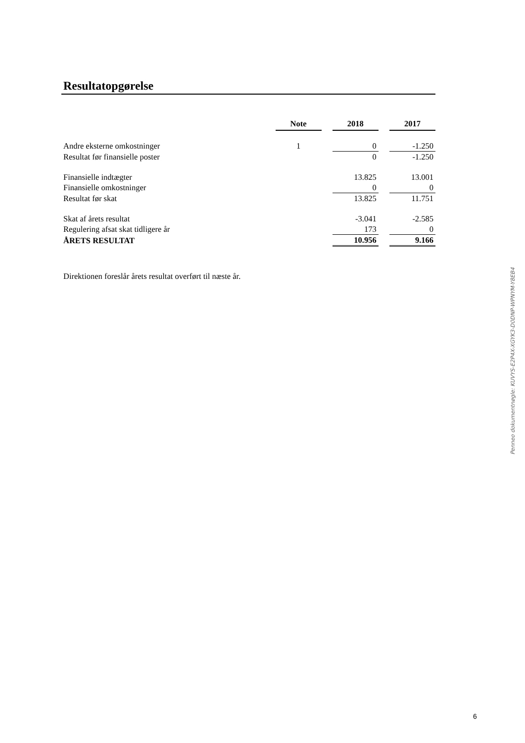Resultatopgørelse
| | Note | | 2018 | | 2017 |
| Andre eksterne omkostninger | 1 | | 0 | | -1.250 |
| Resultat før finansielle poster | | | 0 | | -1.250 |
| Finansielle indtægter | | | 13.825 | | 13.001 |
| Finansielle omkostninger | | | 0 | | 0 |
| Resultat før skat | | | 13.825 | | 11.751 |
| Skat af årets resultat | | | -3.041 | | -2.585 |
| Regulering afsat skat tidligere år | | | 173 | | 0 |
| ÅRETS RESULTAT | | | 10.956 | | 9.166 |
Direktionen foreslår årets resultat overført til næste år.
Penneo dokumentnøgle: KUVYS-E2P4X-XGYK3-D0DNP-WPNYM-Y8EB4
6